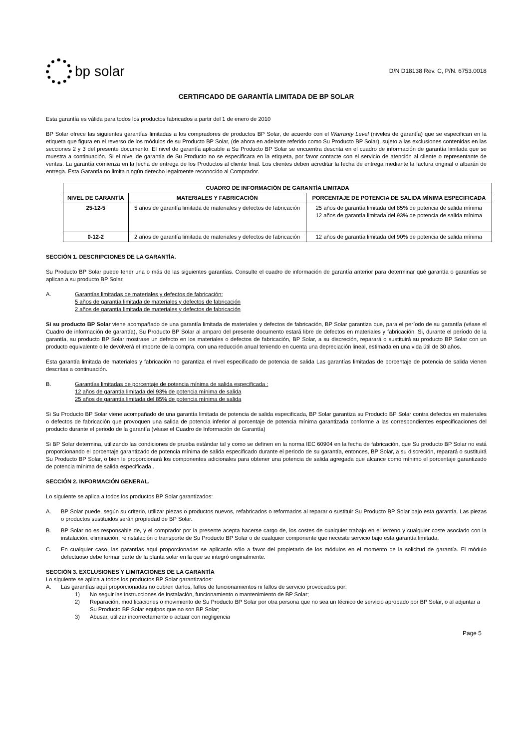bp solar
D/N D18138 Rev. C, P/N. 6753.0018
CERTIFICADO DE GARANTÍA LIMITADA DE BP SOLAR
Esta garantía es válida para todos los productos fabricados a partir del 1 de enero de 2010
BP Solar ofrece las siguientes garantías limitadas a los compradores de productos BP Solar, de acuerdo con el Warranty Level (niveles de garantía) que se especifican en la etiqueta que figura en el reverso de los módulos de su Producto BP Solar, (de ahora en adelante referido como Su Producto BP Solar), sujeto a las exclusiones contenidas en las secciones 2 y 3 del presente documento. El nivel de garantía aplicable a Su Producto BP Solar se encuentra descrita en el cuadro de información de garantía limitada que se muestra a continuación. Si el nivel de garantía de Su Producto no se especificara en la etiqueta, por favor contacte con el servicio de atención al cliente o representante de ventas. La garantía comienza en la fecha de entrega de los Productos al cliente final. Los clientes deben acreditar la fecha de entrega mediante la factura original o albarán de entrega. Esta Garantía no limita ningún derecho legalmente reconocido al Comprador.
| CUADRO DE INFORMACIÓN DE GARANTÍA LIMITADA | | |
| --- | --- | --- |
| NIVEL DE GARANTÍA | MATERIALES Y FABRICACIÓN | PORCENTAJE DE POTENCIA DE SALIDA MÍNIMA ESPECIFICADA |
| 25-12-5 | 5 años de garantía limitada de materiales y defectos de fabricación | 25 años de garantía limitada del 85% de potencia de salida mínima 12 años de garantía limitada del 93% de potencia de salida mínima |
| 0-12-2 | 2 años de garantía limitada de materiales y defectos de fabricación | 12 años de garantía limitada del 90% de potencia de salida mínima |
SECCIÓN 1. DESCRIPCIONES DE LA GARANTÍA.
Su Producto BP Solar puede tener una o más de las siguientes garantías. Consulte el cuadro de información de garantía anterior para determinar qué garantía o garantías se aplican a su producto BP Solar.
A. Garantías limitadas de materiales y defectos de fabricación:
5 años de garantía limitada de materiales y defectos de fabricación
2 años de garantía limitada de materiales y defectos de fabricación
Si su producto BP Solar viene acompañado de una garantía limitada de materiales y defectos de fabricación, BP Solar garantiza que, para el período de su garantía (véase el Cuadro de información de garantía), Su Producto BP Solar al amparo del presente documento estará libre de defectos en materiales y fabricación. Si, durante el período de la garantía, su producto BP Solar mostrase un defecto en los materiales o defectos de fabricación, BP Solar, a su discreción, reparará o sustituirá su producto BP Solar con un producto equivalente o le devolverá el importe de la compra, con una reducción anual teniendo en cuenta una depreciación lineal, estimada en una vida útil de 30 años.
Esta garantía limitada de materiales y fabricación no garantiza el nivel especificado de potencia de salida Las garantías limitadas de porcentaje de potencia de salida vienen descritas a continuación.
B. Garantías limitadas de porcentaje de potencia mínima de salida especificada :
12 años de garantía limitada del 93% de potencia mínima de salida
25 años de garantía limitada del 85% de potencia mínima de salida
Si Su Producto BP Solar viene acompañado de una garantía limitada de potencia de salida especificada, BP Solar garantiza su Producto BP Solar contra defectos en materiales o defectos de fabricación que provoquen una salida de potencia inferior al porcentaje de potencia mínima garantizada conforme a las correspondientes especificaciones del producto durante el periodo de la garantía (véase el Cuadro de Información de Garantía)
Si BP Solar determina, utilizando las condiciones de prueba estándar tal y como se definen en la norma IEC 60904 en la fecha de fabricación, que Su producto BP Solar no está proporcionando el porcentaje garantizado de potencia mínima de salida especificado durante el periodo de su garantía, entonces, BP Solar, a su discreción, reparará o sustituirá Su Producto BP Solar, o bien le proporcionará los componentes adicionales para obtener una potencia de salida agregada que alcance como mínimo el porcentaje garantizado de potencia mínima de salida especificada .
SECCIÓN 2. INFORMACIÓN GENERAL.
Lo siguiente se aplica a todos los productos BP Solar garantizados:
A. BP Solar puede, según su criterio, utilizar piezas o productos nuevos, refabricados o reformados al reparar o sustituir Su Producto BP Solar bajo esta garantía. Las piezas o productos sustituidos serán propiedad de BP Solar.
B. BP Solar no es responsable de, y el comprador por la presente acepta hacerse cargo de, los costes de cualquier trabajo en el terreno y cualquier coste asociado con la instalación, eliminación, reinstalación o transporte de Su Producto BP Solar o de cualquier componente que necesite servicio bajo esta garantía limitada.
C. En cualquier caso, las garantías aquí proporcionadas se aplicarán sólo a favor del propietario de los módulos en el momento de la solicitud de garantía. El módulo defectuoso debe formar parte de la planta solar en la que se integró originalmente.
SECCIÓN 3. EXCLUSIONES Y LIMITACIONES DE LA GARANTÍA
Lo siguiente se aplica a todos los productos BP Solar garantizados:
A. Las garantías aquí proporcionadas no cubren daños, fallos de funcionamientos ni fallos de servicio provocados por:
1) No seguir las instrucciones de instalación, funcionamiento o mantenimiento de BP Solar;
2) Reparación, modificaciones o movimiento de Su Producto BP Solar por otra persona que no sea un técnico de servicio aprobado por BP Solar, o al adjuntar a Su Producto BP Solar equipos que no son BP Solar;
3) Abusar, utilizar incorrectamente o actuar con negligencia
Page 5